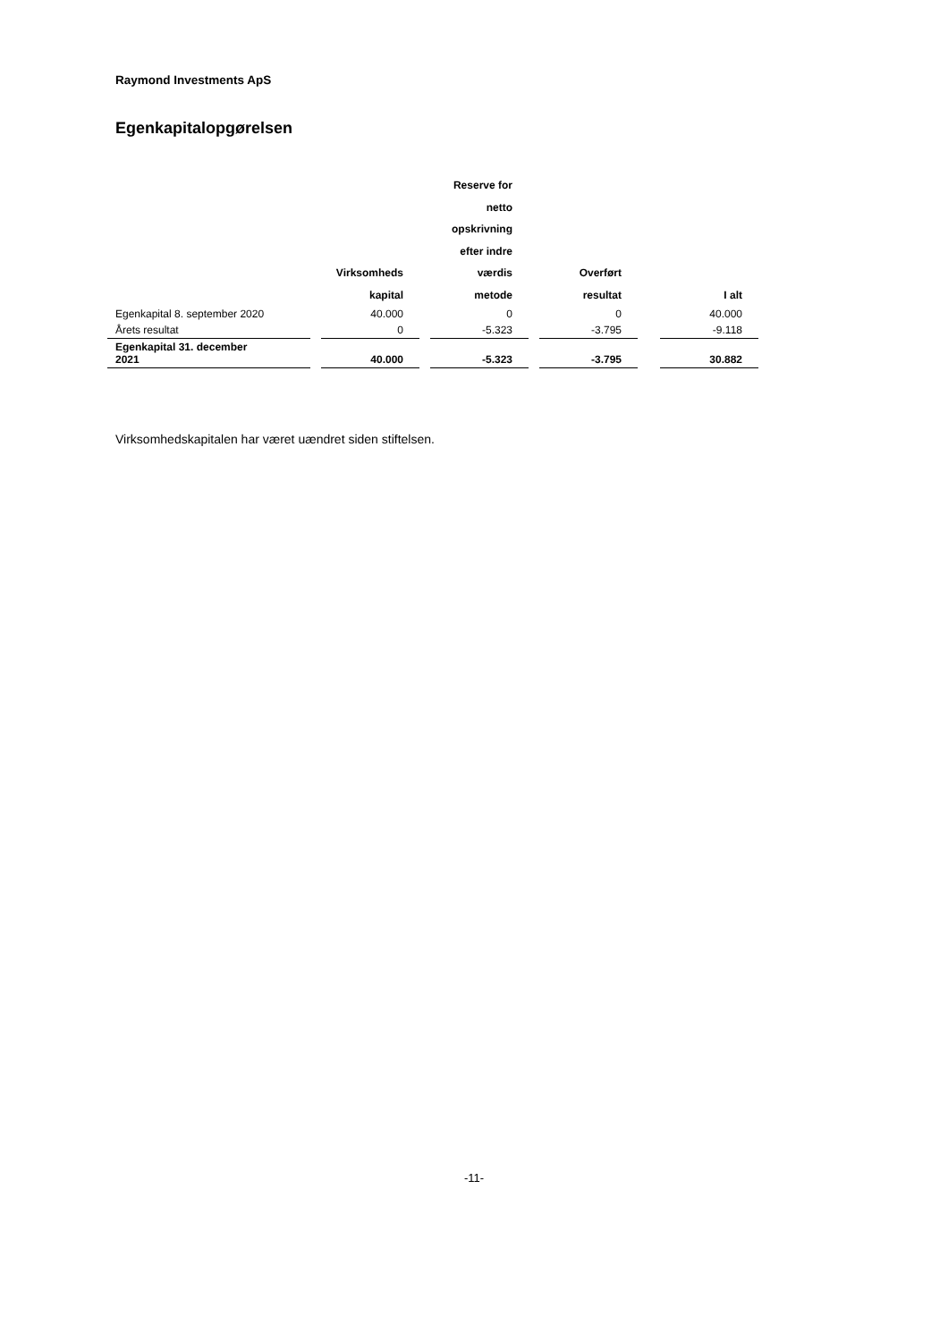Raymond Investments ApS
Egenkapitalopgørelsen
| | | Virksomheds kapital | | Reserve for netto opskrivning efter indre værdis metode | | Overført resultat | | I alt |
| --- | --- | --- | --- | --- | --- | --- | --- | --- |
| Egenkapital 8. september 2020 | | 40.000 | | 0 | | 0 | | 40.000 |
| Årets resultat | | 0 | | -5.323 | | -3.795 | | -9.118 |
| Egenkapital 31. december 2021 | | 40.000 | | -5.323 | | -3.795 | | 30.882 |
Virksomhedskapitalen har været uændret siden stiftelsen.
-11-